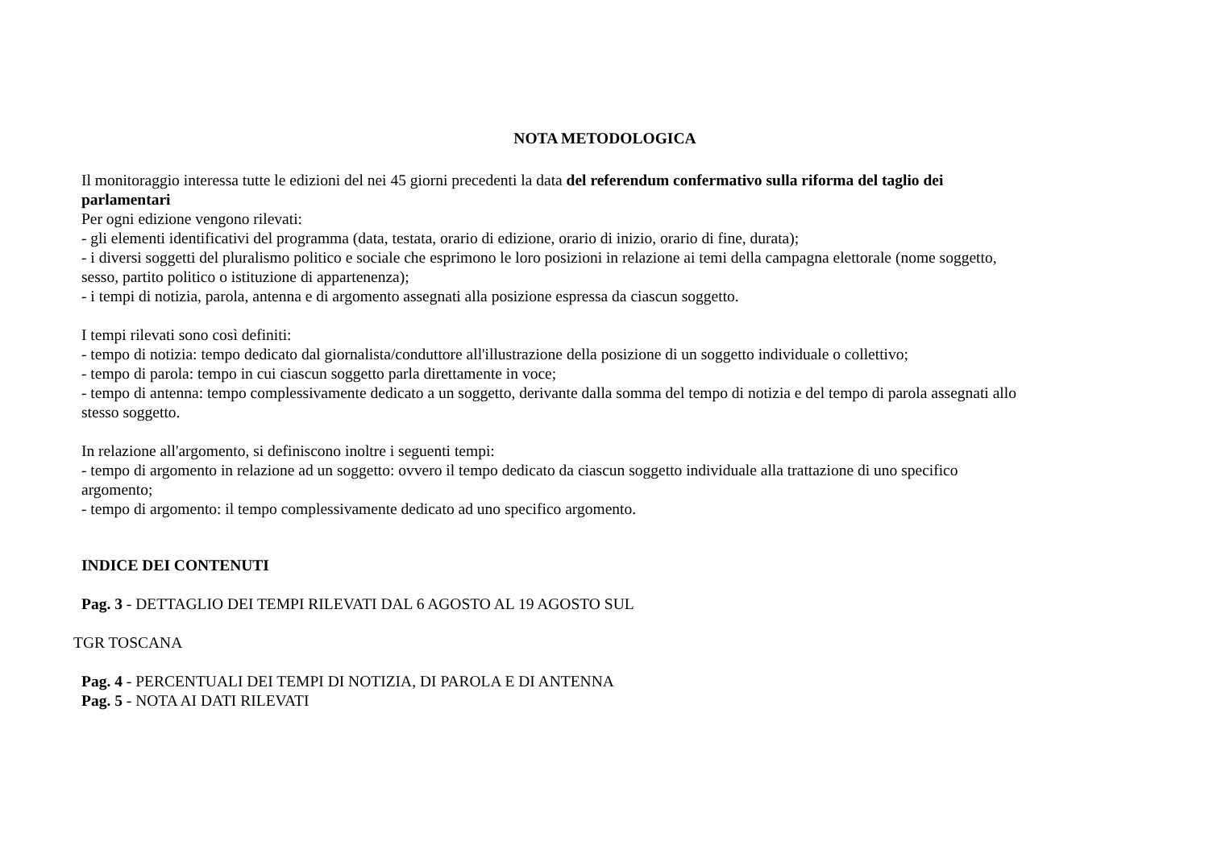NOTA METODOLOGICA
Il monitoraggio interessa tutte le edizioni del nei 45 giorni precedenti la data del referendum confermativo sulla riforma del taglio dei parlamentari
Per ogni edizione vengono rilevati:
- gli elementi identificativi del programma (data, testata, orario di edizione, orario di inizio, orario di fine, durata);
- i diversi soggetti del pluralismo politico e sociale che esprimono le loro posizioni in relazione ai temi della campagna elettorale (nome soggetto, sesso, partito politico o istituzione di appartenenza);
- i tempi di notizia, parola, antenna e di argomento assegnati alla posizione espressa da ciascun soggetto.
I tempi rilevati sono così definiti:
- tempo di notizia: tempo dedicato dal giornalista/conduttore all'illustrazione della posizione di un soggetto individuale o collettivo;
- tempo di parola: tempo in cui ciascun soggetto parla direttamente in voce;
- tempo di antenna: tempo complessivamente dedicato a un soggetto, derivante dalla somma del tempo di notizia e del tempo di parola assegnati allo stesso soggetto.
In relazione all'argomento, si definiscono inoltre i seguenti tempi:
- tempo di argomento in relazione ad un soggetto: ovvero il tempo dedicato da ciascun soggetto individuale alla trattazione di uno specifico argomento;
- tempo di argomento: il tempo complessivamente dedicato ad uno specifico argomento.
INDICE DEI CONTENUTI
Pag. 3 - DETTAGLIO DEI TEMPI RILEVATI DAL 6 AGOSTO AL 19 AGOSTO SUL
TGR TOSCANA
Pag. 4 - PERCENTUALI DEI TEMPI DI NOTIZIA, DI PAROLA E DI ANTENNA
Pag. 5 - NOTA AI DATI RILEVATI